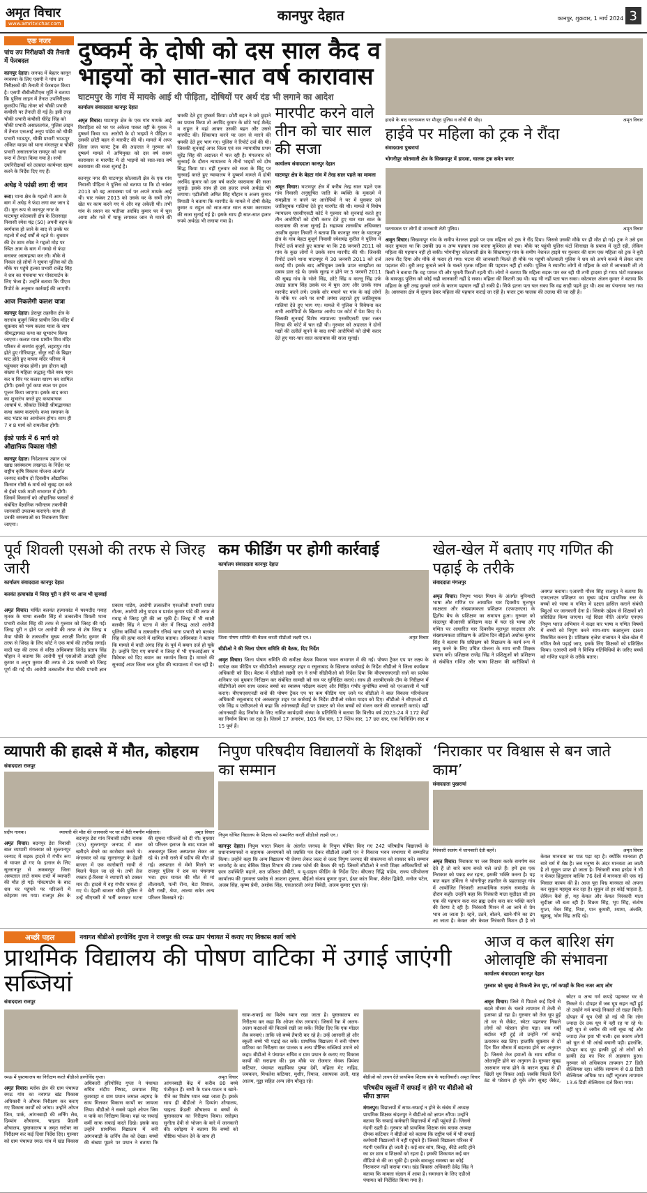अमृत विचार
www.amritvichar.com
कानपुर देहात
कानपुर, शुक्रवार, 1 मार्च 2024 3
एक नजर
पांच उप निरीक्षकों की तैनाती में फेरबदल
कानपुर देहात। जनपद में बेहतर कानून व्यवस्था के लिए एसपी ने पांच उप निरीक्षकों की तैनाती में फेरबदल किया है। एसपी बीबीजीटीएस मूर्ति ने बताया कि पुलिस लाइन में तैनात उपनिरीक्षक कुलदीप सिंह तोमर को चौकी प्रभारी कंचौसी पर तैनाती दी गई है। इसी तरह चौकी प्रभारी कंचौसी धीरेंद्र सिंह को चौकी प्रभारी असालतगंज, पुलिस लाइन में तैनात एसआई अनूप पांडेय को चौकी प्रभारी भाऊपुर, चौकी प्रभारी भाऊपुर अंकित यादव को थाना मंगलपुर व चौकी प्रभारी असालतगंज रामपुर को थाना रूरा में तैनात किया गया है। सभी उपनिरीक्षकों को तत्काल कार्यभार ग्रहण करने के निर्देश दिए गए हैं।
अधेड़ ने फांसी लगा दी जान
रूरा। थाना क्षेत्र के गहलो में आम के बाग में अधेड़ ने फंदा लगा कर जान दे दी। मूल रूप से कानपुर नगर के घाटमपुर कोतवाली क्षेत्र के तिलसाड़ा निवासी रमेश चंद्र (50) अपनी बहन के स्वर्गवास हो जाने के बाद से उनके घर गहलो में कई वर्षों से रहते थे। बुधवार की देर शाम रमेश ने गहलो मोड़ पर स्थित आम के बाग में गमछे से फंदा बनाकर आत्महत्या कर ली। मौके से निकल रहे लोगों ने सूचना पुलिस को दी। मौके पर पहुंचे हल्का प्रभारी राजेंद्र सिंह ने शव का पंचनामा भर पोस्टमार्टम के लिए भेजा है। उन्होंने बताया कि पीएम रिपोर्ट के अनुसार कार्रवाई की जाएगी।
आज निकलेगी कलश यात्रा
कानपुर देहात। डेरापुर तहसील क्षेत्र के सरगांव बुजुर्ग स्थित प्राचीन शिव मंदिर में शुक्रवार को भव्य कलश यात्रा के साथ श्रीमद्भागवत कथा का शुभारंभ किया जाएगा। कलश यात्रा प्राचीन शिव मंदिर परिसर से सरगांव बुजुर्ग, लहरापुर गांव होते हुए गौरियापुर, सेंगुर नदी के बिहार घाट होते हुए वापस मंदिर परिसर में पहुंचकर संपन्न होगी। इस दौरान बड़ी संख्या में महिला श्रद्धालु पीले वस्त्र पहन कर व सिर पर कलश धारण कर शामिल होंगी। इससे पूर्व कथा स्थल पर हवन पूजन किया जाएगा। इसके बाद कथा का शुभारंभ करते हुए कथावाचक आचार्य पं. श्रीकांत त्रिवेदी श्रीमद्भागवत कथा श्रवण कराएंगे। कथा समापन के बाद भंडार का आयोजन होगा। साथ ही 7 व 8 मार्च को रामलीला होगी।
ईको पार्क में 6 मार्च को औद्यानिक विकास गोष्ठी
कानपुर देहात। निदेशालय उद्यान एवं खाद्य प्रसंस्करण लखनऊ के निर्देश पर राष्ट्रीय कृषि विकास योजना अंतर्गत जनपद स्तरीय दो दिवसीय औद्यानिक किसान गोष्ठी 6 मार्च को सुबह दस बजे से ईको पार्क माती सभागार में होगी। जिसमें किसानों को औद्यानिक फसलों से संबंधित वैज्ञानिक नवीनतम तकनीकी जानकारी उपलब्ध कराएंगे। साथ ही उनकी समस्याओं का निराकरण किया जाएगा।
दुष्कर्म के दोषी को दस साल कैद व भाइयों को सात-सात वर्ष कारावास
घाटमपुर के गांव में मायके आई थी पीड़िता, दोषियों पर अर्थ दंड भी लगाने का आदेश
कार्यालय संवाददाता कानपुर देहात
अमृत विचार। घाटमपुर क्षेत्र के एक गांव मायके आईं विवाहिता को घर पर अकेला पाकर वहीं के युवक ने दुष्कर्म किया था। आरोपी के दो भाइयों ने पीड़िता व उसकी छोटी बहन से मारपीट की थी। मामले में अपर जिला जज फास्ट ट्रैक की अदालत ने गुरुवार को दुष्कर्म मामले में अभियुक्त को दस वर्ष सश्रम कारावास व मारपीट में दो भाइयों को सात-सात वर्ष कारावास की सजा सुनाई है।
कानपुर नगर की घाटमपुर कोतवाली क्षेत्र के एक गांव निवासी पीड़िता ने पुलिस को बताया था कि दो नवंबर 2013 को वह अमावस्या पर्व पर अपने मायके आई थी। चार नवंबर 2013 को उसके घर के सभी लोग खेत पर काम करने गए थे और वह अकेली थी। तभी गांव के प्रधान का भतीजा अरविंद कुमार घर में घुस आया और गले में चाकू लगाकर जान से मारने की धमकी देते हुए दुष्कर्म किया। छोटी बहन ने उसे छुड़ाने का प्रयास किया तो अरविंद कुमार के छोटे भाई शैलेंद्र व राहुल ने वहां आकर उसकी बहन और उससे मारपीट की। शिकायत करने पर जान से मारने की धमकी देते हुए भाग गए। पुलिस ने रिपोर्ट दर्ज की थी। जिसकी सुनवाई अपर जिला एवं सत्र न्यायाधीश प्रथम सुरेंद्र सिंह की अदालत में चल रही है। मंगलवार को सुनवाई के दौरान न्यायालय ने तीनों भाइयों को दोष सिद्ध किया था। वहीं गुरुवार को सजा के बिंदु पर सुनवाई करते हुए न्यायालय ने दुष्कर्म मामले में दोषी अरविंद कुमार को दस वर्ष कठोर कारावास की सजा सुनाई। इसके साथ ही दस हजार रुपये अर्थदंड भी लगाया। एडीजीसी अमित सिंह चौहान व अजय कुमार त्रिपाठी ने बताया कि मारपीट के मामले में दोषी शैलेंद्र कुमार व राहुल को सात-सात साल सश्रम कारावास की सजा सुनाई गई है। इसके साथ ही सात-सात हजार रुपये अर्थदंड भी लगाया गया है।
मारपीट करने वाले तीन को चार साल की सजा
कार्यालय संवाददाता कानपुर देहात
घाटमपुर क्षेत्र के बेहटा गांव में तेरह साल पहले का मामला
अमृत विचार। घाटमपुर क्षेत्र में करीब तेरह साल पहले एक गांव निवासी अनुसूचित जाति के व्यक्ति के मुकदमे में समझौता न करने पर आरोपियों ने घर में घुसकर उसे जातिसूचक गालियां देते हुए मारपीट की थी। मामले में विशेष न्यायालय एससीएसटी कोर्ट ने गुरुवार को सुनवाई करते हुए तीन आरोपियों को दोषी करार देते हुए चार चार साल के कारावास की सजा सुनाई है। सहायक शासकीय अधिवक्ता आशीष कुमार तिवारी ने बताया कि कानपुर नगर के घाटमपुर क्षेत्र के गांव बेहटा बुजुर्ग निवासी रमेशचंद्र कुरील ने पुलिस में रिपोर्ट दर्ज कराते हुए बताया था कि 28 जनवरी 2011 को गांव के कुछ लोगों ने उसके साथ मारपीट की थी। जिसकी रिपोर्ट उसने थाना घाटमपुर में 30 जनवरी 2011 को दर्ज कराई थी। इसके बाद अभियुक्त उसके ऊपर समझौता का दबाव डाल रहे थे। उसके सुलह न होने पर 5 फरवरी 2011 की सुबह गांव के भोले सिंह, छोटे सिंह व कल्लू सिंह उर्फ अखंड प्रताप सिंह उसके घर में घुस आए और उसके साथ मारपीट करने लगे। उसके शोर मचाने पर गांव के कई लोगों के मौके पर आने पर सभी तमंचा लहराते हुए जातिसूचक गालियां देते हुए भाग गए। मामले में पुलिस ने विवेचना कर सभी आरोपियों के खिलाफ आरोप पत्र कोर्ट में पेश किए थे। जिसकी सुनवाई विशेष न्यायालय एससीएसटी एक्ट रजत सिन्हा की कोर्ट में चल रही थी। गुरुवार को अदालत ने दोनों पक्षों की दलीलें सुनने के बाद सभी आरोपियों को दोषी करार देते हुए चार-चार साल कारावास की सजा सुनाई।
हादसे के बाद घटनास्थल पर मौजूद पुलिस व लोगों की भीड़। अमृत विचार
हाईवे पर महिला को ट्रक ने रौंदा
संवाददाता पुखरायां
भोगनीपुर कोतवाली क्षेत्र के सिखमापुर में हादसा, चालक ट्रक समेत फरार
घटनास्थल पर लोगों से जानकारी लेती पुलिस। अमृत विचार
अमृत विचार। सिखमापुर गांव के समीप नेशनल हाइवे पर एक महिला को ट्रक ने रौंद दिया। जिससे उसकी मौके पर ही मौत हो गई। ट्रक ने उसे इस कदर कुचला था कि उसकी उम्र व अन्य पहचान तक करना मुश्किल हो गया। मौके पर पहुंची पुलिस घंटों शिनाख्त के प्रयास में जुटी रही, लेकिन महिला की पहचान नहीं हो सकी। भोगनीपुर कोतवाली क्षेत्र के सिखमापुर गांव के समीप नेशनल हाइवे पर गुरुवार की शाम एक महिला को ट्रक ने बुरी तरफ रौंद दिया और मौके से फरार हो गया। घटना की जानकारी मिलते ही मौके पर पहुंची कोतवाली पुलिस ने शव को अपने कब्जे में लेकर जांच पड़ताल की। बुरी तरह कुचले जाने के चलते मृतक महिला की पहचान नहीं हो सकी। पुलिस ने स्थानीय लोगों से महिला के बारे में जानकारी ली तो किसी ने बताया कि वह पागल थी और घूमती फिरती रहती थी। लोगों ने बताया कि महिला सड़क पार कर रही थी तभी हादसा हो गया। घंटों मशक्कत के बावजूद पुलिस को कोई सही जानकारी नहीं दे सका। महिला की कितनी उम्र थी। यह भी नहीं पता चल सका। कोतवाल अंजन कुमार ने बताया कि महिला के बुरी तरह कुचले जाने के कारण पहचान नहीं हो सकी है। सिर्फ इतना पता चल सका कि वह साड़ी पहने हुए थी। शव का पंचनामा भरा गया है। आसपास क्षेत्र में सूचना देकर महिला की पहचान कराई जा रही है। फरार ट्रक चालक की तलाश की जा रही है।
पूर्व शिवली एसओ की तरफ से जिरह जारी
कार्यालय संवाददाता कानपुर देहात
बलवंत हत्याकांड में जिरह पूरी न होने पर आज भी सुनवाई
अमृत विचार। चर्चित बलवंत हत्याकांड में चश्मदीद गवाह मृतक के चाचा बलबीर सिंह से तत्कालीन शिवली थाना प्रभारी राजेश सिंह की तरफ से गुरुवार को जिरह की गई। जिरह पूरी न होने पर आरोपी की तरफ से शेष जिरह व मैथा चौकी के तत्कालीन मुख्य आरक्षी विनोद कुमार की तरफ से जिरह के लिए कोर्ट ने एक मार्च की तारीख लगाई। वादी पक्ष की तरफ से वरिष्ठ अधिवक्ता जितेंद्र प्रताप सिंह चौहान ने बताया कि आरोपी पूर्व एसओजी आरक्षी दुर्वेश कुमार व अनूप कुमार की तरफ से 28 फरवरी को जिरह पूर्ण की गई थी। आरोपी तत्कालीन मैथा चौकी प्रभारी ज्ञान प्रकाश पांडेय, आरोपी तत्कालीन एसओजी प्रभारी प्रशांत गौतम, आरोपी शोनू यादव व प्रशांत कुमार पांडे की तरफ से गवाह से जिरह पूरी की जा चुकी है। जिरह में भी साक्षी बलबीर सिंह ने घटना में जेल में निरुद्ध आठो आरोपी पुलिस कर्मियों व तत्कालीन रनियां थाना प्रभारी को बलवंत सिंह की हत्या करने में शामिल बताया। अधिवक्ता ने बताया कि मामले में वादी अंगद सिंह के पूर्व में बयान दर्ज हो चुके हैं। उन्होंने दिए गए बयानों व जिरह में भी एफआईआर व विवेचक को दिए बयान का समर्थन किया है। मामले की सुनवाई अपर जिला जज दुर्गेश की न्यायालय में चल रही है।
कम फीडिंग पर होगी कार्रवाई
कार्यालय संवाददाता कानपुर देहात
जिला पोषण समिति की बैठक करती सीडीओ लक्ष्मी एन.। अमृत विचार
सीडीओ ने की जिला पोषण समिति की बैठक, दिए निर्देश
अमृत विचार। जिला पोषण समिति की समीक्षा बैठक विकास भवन सभागार में की गई। पोषण ट्रैकर एप पर लक्ष्य के सापेक्ष कम फीडिंग पर सीडीपीओ अकबरपुर शहर व रसूलाबाद के खिलाफ कार्रवाई के निर्देश सीडीओ ने जिला कार्यक्रम अधिकारी को दिए। बैठक में सीडीओ लक्ष्मी एन ने सभी सीडीपीओ को निर्देश दिया कि वीएचएसएनडी सत्रों का प्रत्येक शनिवार एवं बुधवार निरीक्षण कर संबंधित सामग्री को सत्र पर सुनिश्चित कराएं। साथ ही आरबीएसके टीम के निरीक्षण में सीडीपीओ स्वयं साथ जाकर बच्चों का स्वास्थ्य परीक्षण कराएं और चिंहित गंभीर कुपोषित बच्चों को एनआरसी में भर्ती कराएं। वीएचएसएनडी सत्रों की पोषण ट्रैकर एप पर कम फीडिंग पाए जाने पर सीडीओ ने बाल विकास परियोजना अधिकारी रसूलाबाद एवं अकबरपुर शहर पर कार्रवाई के निर्देश डीपीओ राकेश यादव को दिए। सीडीओ ने सीएमओ डॉ. एके सिंह व एसीएमओ से कहा कि आंगनबाड़ी केंद्रों पर डाक्टर को भेज बच्चों को मंजन करने की जानकारी कराएं। वहीं आंगनबाड़ी केंद्र निर्माण के लिए नामित कार्यदायी संस्था के प्रतिनिधि ने बताया कि वित्तीय वर्ष 2023-24 में 172 केंद्रों का निर्माण किया जा रहा है। जिसमें 17 अनारंभ, 105 नींव स्तर, 17 प्लिंथ स्तर, 17 छत स्तर, एक फिनिशिंग स्तर व 15 पूर्ण हैं।
खेल-खेल में बताए गए गणित की पढ़ाई के तरीके
संवाददाता मंगलपुर
अमृत विचार। निपुण भारत मिशन के अंतर्गत बुनियादी भाषा और गणित पर आधारित चार दिवसीय मूलभूत साक्षरता और संख्यात्मकता प्रशिक्षण (एफएलएन) के द्वितीय बैच के प्रशिक्षण का समापन हुआ। गुरुवार को संदलपुर बीआरसी प्रशिक्षण कक्ष में चल रहे भाषा और गणित पर आधारित चार दिवसीय मूलभूत साक्षरता और संख्यात्मकता प्रशिक्षण के अंतिम दिन बीईओ अशोक कुमार सिंह ने बताया कि प्रशिक्षण को विद्यालय के कार्य रूप में लागू करने के लिए उचित योजना के साथ सभी शिक्षक प्रयास करें। प्रशिक्षक राजेंद्र सिंह ने प्रशिक्षुओं को प्रशिक्षण से संबंधित गणित और भाषा शिक्षण की बारीकियों से अवगत कराया। एआरपी गौरव सिंह राजपूत ने बताया कि एफएलएन प्रशिक्षण का मुख्य उद्देश्य प्राथमिक स्तर के बच्चों को भाषा व गणित में दक्षता हासिल कराने संबंधी बिदुओं पर जानकारी देना है। जिसके उद्देश्य से शिक्षकों को प्रशिक्षित किया जाएगा। नई शिक्षा नीति अंतर्गत एनएफ निपुण भारत अभियान में कक्षा वार भाषा व गणित विषयों में बच्चों को निपुण करने साथ-साथ कक्षानुरुप दक्षता विकसित करना है। प्रशिक्षक बृजेश राजावत ने खेल-खेल में गणित कैसे पढ़ाई जाए, इसके लिए शिक्षकों को प्रशिक्षित किया। एआरपी शमी ने विभिन्न गतिविधियों के जरिए बच्चों को गणित पढ़ाने के तरीके बताए।
व्यापारी की हादसे में मौत, कोहराम
संवाददाता राजपुर
प्रदीप नायक। व्यापारी की मौत की जानकारी पर घर में बैठी गमगीन महिलाएं। अमृत विचार
अमृत विचार। बदनपुर डेरा निवासी बाल व्यापारी मंगलवार को सुल्तानपुर जनपद में सड़क हादसे में गंभीर रूप से घायल हो गए थे। इलाज के लिए सुल्तानपुर से अकबरपुर जिला अस्पताल लाते समय रास्ते में व्यापारी की मौत हो गई। पोस्टमार्टम के बाद शव घर पहुंचने पर परिजनों में कोहराम मच गया। राजपुर क्षेत्र के बदनपुर डेरा गांव निवासी प्रदीप नायक (35) सुल्तानपुर जनपद में बाल खरीदने बेचने का कारोबार करते थे। मंगलवार को वह सुल्तानपुर के देहली बाजार में एक कारोबारी साथी से मिलने पैदल जा रहे थे। तभी तेज रफ्तार ई-रिक्शा ने व्यापारी को टक्कर मार दी। हादसे में वह गंभीर घायल हो गए थे। देहली बाजार चौकी पुलिस ने उन्हें सीएचसी में भर्ती कराकर घटना की सूचना परिजनों को दी थी। बुधवार को परिजन इलाज के बाद घायल को अकबरपुर जिला अस्पताल लेकर आ रहे थे। तभी रास्ते में प्रदीप की मौत हो गई। अस्पताल से मेमो मिलने पर राजपुर पुलिस ने शव का पंचनामा भरा। इधर घायल की मौत से मां लीलावती, पत्नी रीना, बेटा विशाल, बेटी राखी, श्रेया, आल्या समेत अन्य परिजन बिलखते रहे।
निपुण परिषदीय विद्यालयों के शिक्षकों का सम्मान
निपुण घोषित विद्यालय के शिक्षक को सम्मानित करतीं सीडीओ लक्ष्मी एन.।
कानपुर देहात। निपुण भारत मिशन के अंतर्गत जनपद के निपुण घोषित किए गए 242 परिषदीय विद्यालयों के प्रधानाध्यापकों व सहायक अध्यापकों को प्रशस्ति पत्र देकर सीडीओ लक्ष्मी एन ने विकास भवन सभागार में सम्मानित किया। उन्होंने कहा कि अन्य विद्यालय भी प्रेरणा लेकर जल्द से जल्द निपुण जनपद की संकल्पना को साकार करें। सम्मान समारोह के बाद बेसिक शिक्षा विभाग की टास्क फोर्स की बैठक की गई। जिसमें सीडीओ ने सभी शिक्षा अधिकारियों को छात्र उपस्थिति बढ़ाने, शत प्रतिशत डीबीटी, व यू-डाइस फीडिंग के निर्देश दिए। बीएसए रिद्धि पांडेय, राज्य परियोजना कार्यालय की गुणवत्ता प्रकोष्ठ से आशना शुक्ला, बीईओ संजय कुमार गुप्ता, ईश्वर कांत मिश्रा, शैलेश द्विवेदी, मनोज पटेल, अजब सिंह, कृष्ण प्रेमी, अशोक सिंह, एसआरजी अनंत त्रिवेदी, अजय कुमार गुप्ता रहे।
‘निराकार पर विश्वास से बन जाते काम’
संवाददाता पुखरायां
निरंकारी सत्संग में जानकारी देती बहनें। अमृत विचार
अमृत विचार। निराकार पर जब विश्वास करके समर्पण कर देते हैं तो सारे काम बनते चले जाते हैं। हमें इस एक निराकार को पकड़ कर रहना, इसकी भक्ति करना है। यह बात बहन उर्मिला ने भोगनीपुर तहसील के प्रहलादपुर गांव में आयोजित निरंकारी आध्यात्मिक सत्संग समारोह के दौरान कही। उन्होंने कहा कि निरंकारी माता सुदीक्षा जी इस एक की पहचान करा कर ब्रह्म दर्शन करा कर भक्ति करने की प्रेरणा दे रही है। निरंकारी मिशन में आ जाने से प्रेम भाव आ जाता है। रहने, उठने, बोलने, खाने-पीने का ढंग आ जाता है। केवल और केवल निरंकारी मिशन ही है जो केवल मानवता का पाठ पढ़ा रहा है। क्योंकि मानवता ही सारे धर्म में श्रेष्ठ है। जब मनुष्य के अंदर मानवता आ जाती है तो सुकून प्राप्त हो जाता है। निरंकारी बाबा हरदेव ने भी न केवल हिंदुस्तान बाल्कि 76 देशों में मानवता की एक नई मिसाल कायम की है। आज पूरा विश्व मानवता को अपना कर सुकून महसूस कर रहा है। सुकून तो हर कोई चाहता है, लेकिन कैसे हो, यह केवल और केवल निरंकारी माता सुदीक्षा जी बता रही हैं। विक्रम सिंह, भूप सिंह, संतोष गुप्ता, मेंबर सिंह, निशा, पान कुमारी, श्यामा, अंजलि, खुशबू, भोम सिंह आदि रहे।
अच्छी पहल नवागत बीडीओ हरगोविंद गुप्ता ने राजपुर की रमऊ ग्राम पंचायत में कराए गए विकास कार्य जांचे
प्राथमिक विद्यालय की पोषण वाटिका में उगाई जाएंगी सब्जियां
संवाददाता राजपुर
रमऊ में पुस्तकालय का निरीक्षण करते बीडीओ हरगोविंद गुप्ता। अमृत विचार
अमृत विचार। ब्लॉक क्षेत्र की ग्राम पंचायत रमऊ गांव का नवागत खंड विकास अधिकारी ने औचक निरीक्षण कर कराए गए विकास कार्यों को जांचा। उन्होंने ओपन जिम, पार्क, आंगनबाड़ी की लर्निंग लैब, दिव्यांग शौचालय, चाइल्ड फ्रैंडली शौचालय, पुस्तकालय व अमृत सरोवर का निरीक्षण कर कई दिशा निर्देश दिए। गुरुवार को ग्राम पंचायत रमऊ गांव में खंड विकास अधिकारी हरिगोविंद गुप्ता ने पंचायत सचिव संदीप निषाद, छत्रपाल सिंह कुशवाहा व ग्राम प्रधान जमाल अहमद के साथ मिलकर विकास कार्यों का जायजा लिया। बीडीओ ने सबसे पहले ओपन जिम व पार्क का निरीक्षण किया। वहां पर सफाई कर्मी साफ सफाई करते दिखे। इसके बाद उन्होंने प्राथमिक विद्यालय में बनी आंगनबाड़ी के लर्निंग लैब को देखा। बच्चों की संख्या पूछने पर प्रधान ने बताया कि आंगनबाड़ी केंद्र में करीब 80 बच्चे पंजीकृत हैं। सभी के पठन-पाठन व खाने-पीने का विशेष ध्यान रखा जाता है। इसके साथ ही बीडीओ ने दिव्यांग शौचालय, चाइल्ड फ्रेंडली शौचालय व बच्चों के पुस्तकालय का निरीक्षण किया। रसोइया सुनीता देवी से भोजन के बारे में जानकारी की। रसोइया ने बताया कि बच्चों को पौष्टिक भोजन देने के साथ ही
साफ-सफाई का विशेष ध्यान रखा जाता है। पुस्तकालय का निरीक्षण कर कहा कि ओपन सेफ लगवाएं। जिसमें रैक में अलग-अलग कक्षाओं की किताबें रखी जा सकें। निर्देश दिए कि एक मॉडल लैब बनवाएं। ताकि जो बच्चे तैयारी कर रहे है। उन्हें आसानी हो और स्कूली बच्चे भी पढ़ाई कर सकें। प्राथमिक विद्यालय में बनी पोषण वाटिका का निरीक्षण कर पालक व अन्य पौष्टिक सब्जियां उगाने को कहा। बीडीओ ने पंचायत सचिव व ग्राम प्रधान के कराए गए विकास कार्यों की सराहना की। इस मौके पर रोजगार सेवक प्रियंका कटियार, पंचायत सहायिका पुष्पा देवी, महिला मेट नाहिद, जयकरन, मिथलेश कटियार, मुशीर, रियाज, असफाक अली, शाह आलम, गुड्डा सहित अन्य लोग मौजूद रहे।
बीडीओ को ज्ञापन देते प्राथमिक शिक्षक संघ के पदाधिकारी। अमृत विचार
परिषदीय स्कूलों में सफाई न होने पर बीडीओ को सौंपा ज्ञापन
मंगलपुर। विद्यालयों में साफ-सफाई न होने के संबंध में अध्यक्ष प्राथमिक शिक्षक संदलपुर ने बीडीओ को ज्ञापन सौंपा। उन्होंने बताया कि सफाई कर्मचारी विद्यालयों में नहीं पहुंचते हैं। जिससे गंदगी रहती है। गुरुवार को प्राथमिक शिक्षक संघ ब्लाक अध्यक्ष दीपक कटियार ने बीडीओ को बताया कि राष्ट्रीय पर्व में भी सफाई कर्मचारी विद्यालयों में नहीं पहुंचते हैं। जिससे विद्यालय परिसर में गंदगी एकत्रित हो जाती है। कई बार सांप, बिच्छू, कीड़े आदि होने का डर छात्र व शिक्षकों को रहता है। इसकी शिकायत कई बार वीडियो से की जा चुकी है। इसके बावजूद समस्या का कोई निराकरण नहीं कराया गया। खंड विकास अधिकारी देवेंद्र सिंह ने बताया कि मामला संज्ञान में आया है। समाधान के लिए एडीओ पंचायत को निर्देशित किया गया है।
आज व कल बारिश संग ओलावृष्टि की संभावना
कार्यालय संवाददाता कानपुर देहात
गुरुवार को सुबह से निकली तेज धूप, गर्म कपड़ों के बिना नजर आए लोग
अमृत विचार। जिले में पिछले कई दिनों से बदले मौसम के चलते तापमान में तेजी से इजाफा हो रहा है। गुरुवार को तेज धूप हुई तो घर से जैकेट, स्वेटर पहनकर निकले लोगों को परेशान होना पड़ा। जब गर्मी बर्दाश्त नहीं हुई तो उन्होंने गर्म कपड़े उतारकर रख लिए। हालांकि शुक्रवार से दो दिन फिर मौसम में बदलाव होने का अनुमान है। जिससे तेज हवाओं के साथ बारिश व ओलावृष्टि होने का अनुमान है। गुरुवार सुबह आसमान साफ होने के कारण सुबह से ही खिली धूप निकल आई। जबकि पिछले दिनों ठंड से परेशान हो चुके लोग सुबह जैकेट, स्वेटर व अन्य गर्म कपड़े पहनकर घर से निकले थे। दोपहर में जब धूप सहन नहीं हुई तो उन्होंने गर्म कपड़े निकाले तो राहत मिली। दोपहर में धूप ऐसी हो गई थी कि लोग ज्यादा देर तक धूप में नहीं रह पा रहे थे। वहीं धूप से जमीन की नमीं सूख गई और ज्यादा तेज हवा भी चली। इस कारण लोगों को धूल से भी आंखें बचानी पड़ी। हालांकि, दोपहर बाद धूप हल्की हुई तो लोगों को हल्की ठंड का फिर से अहसास हुआ। गुरुवार को अधिकतम तापमान 27 डिग्री सेल्सियस रहा। जोकि सामान्य से 0.8 डिग्री सेल्सियस अधिक था। वहीं न्यूनतम तापमान 13.6 डिग्री सेल्सियस दर्ज किया गया।